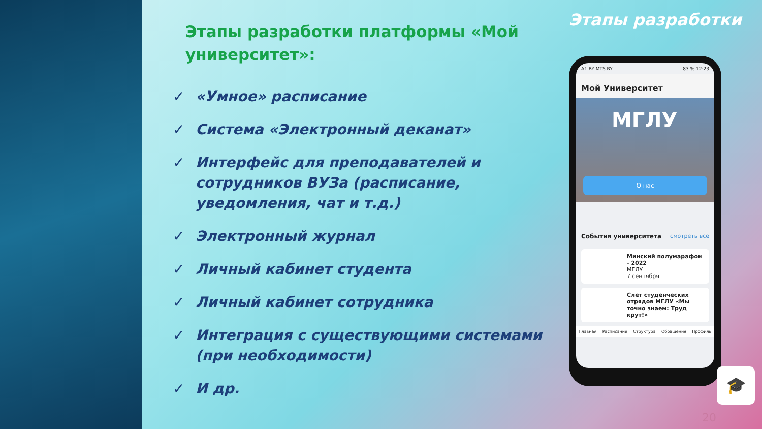Этапы разработки платформы «Мой университет»:
✓ «Умное» расписание
✓ Система «Электронный деканат»
✓ Интерфейс для преподавателей и сотрудников ВУЗа (расписание, уведомления, чат и т.д.)
✓ Электронный журнал
✓ Личный кабинет студента
✓ Личный кабинет сотрудника
✓ Интеграция с существующими системами (при необходимости)
✓ И др.
Этапы разработки
A1 BY MTS.BY 83 % 12:23
Мой Университет
МГЛУ
О нас
События университета смотреть все
Минский полумарафон - 2022
МГЛУ
7 сентября
Слет студенческих отрядов МГЛУ «Мы точно знаем: Труд крут!»
Главная Расписание Структура Обращения Профиль
🎓
20